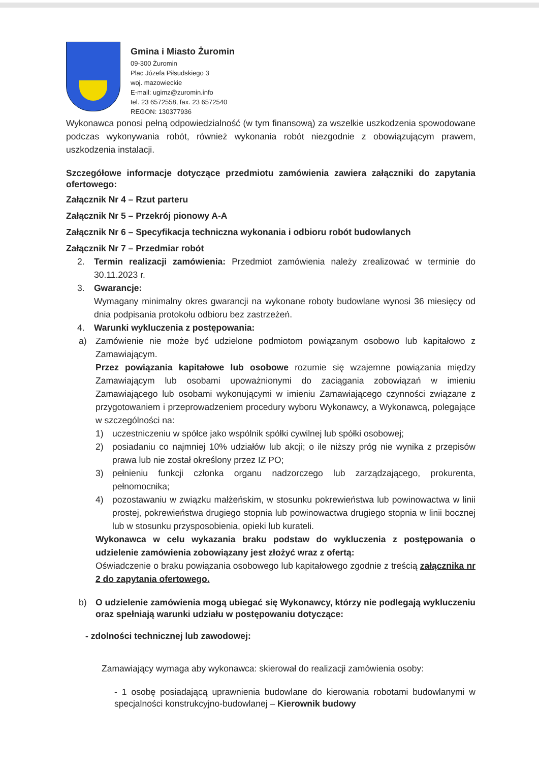Gmina i Miasto Żuromin
09-300 Żuromin
Plac Józefa Piłsudskiego 3
woj. mazowieckie
E-mail: ugimz@zuromin.info
tel. 23 6572558, fax. 23 6572540
REGON: 130377936
Wykonawca ponosi pełną odpowiedzialność (w tym finansową) za wszelkie uszkodzenia spowodowane podczas wykonywania robót, również wykonania robót niezgodnie z obowiązującym prawem, uszkodzenia instalacji.
Szczegółowe informacje dotyczące przedmiotu zamówienia zawiera załączniki do zapytania ofertowego:
Załącznik Nr 4 – Rzut parteru
Załącznik Nr 5 – Przekrój pionowy A-A
Załącznik Nr 6 – Specyfikacja techniczna wykonania i odbioru robót budowlanych
Załącznik Nr 7 – Przedmiar robót
2. Termin realizacji zamówienia: Przedmiot zamówienia należy zrealizować w terminie do 30.11.2023 r.
3. Gwarancje:
Wymagany minimalny okres gwarancji na wykonane roboty budowlane wynosi 36 miesięcy od dnia podpisania protokołu odbioru bez zastrzeżeń.
4. Warunki wykluczenia z postępowania:
a) Zamówienie nie może być udzielone podmiotom powiązanym osobowo lub kapitałowo z Zamawiającym.
Przez powiązania kapitałowe lub osobowe rozumie się wzajemne powiązania między Zamawiającym lub osobami upoważnionymi do zaciągania zobowiązań w imieniu Zamawiającego lub osobami wykonującymi w imieniu Zamawiającego czynności związane z przygotowaniem i przeprowadzeniem procedury wyboru Wykonawcy, a Wykonawcą, polegające w szczególności na:
1) uczestniczeniu w spółce jako wspólnik spółki cywilnej lub spółki osobowej;
2) posiadaniu co najmniej 10% udziałów lub akcji; o ile niższy próg nie wynika z przepisów prawa lub nie został określony przez IZ PO;
3) pełnieniu funkcji członka organu nadzorczego lub zarządzającego, prokurenta, pełnomocnika;
4) pozostawaniu w związku małżeńskim, w stosunku pokrewieństwa lub powinowactwa w linii prostej, pokrewieństwa drugiego stopnia lub powinowactwa drugiego stopnia w linii bocznej lub w stosunku przysposobienia, opieki lub kurateli.
Wykonawca w celu wykazania braku podstaw do wykluczenia z postępowania o udzielenie zamówienia zobowiązany jest złożyć wraz z ofertą:
Oświadczenie o braku powiązania osobowego lub kapitałowego zgodnie z treścią załącznika nr 2 do zapytania ofertowego.
b) O udzielenie zamówienia mogą ubiegać się Wykonawcy, którzy nie podlegają wykluczeniu oraz spełniają warunki udziału w postępowaniu dotyczące:
- zdolności technicznej lub zawodowej:
Zamawiający wymaga aby wykonawca: skierował do realizacji zamówienia osoby:
- 1 osobę posiadającą uprawnienia budowlane do kierowania robotami budowlanymi w specjalności konstrukcyjno-budowlanej – Kierownik budowy